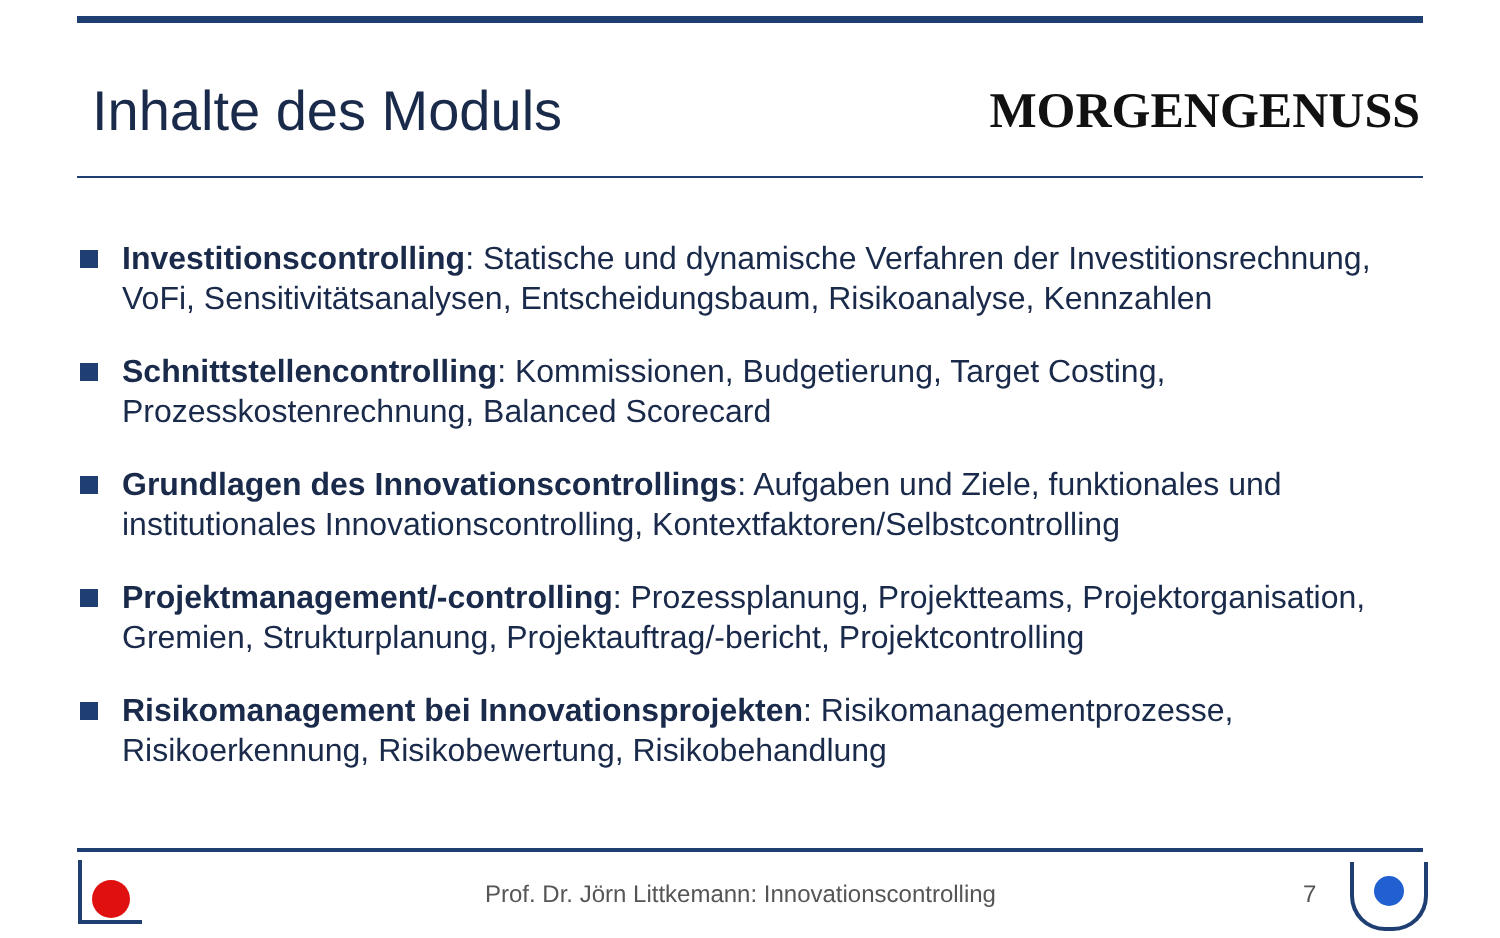Inhalte des Moduls MORGENGENUSS
Investitionscontrolling: Statische und dynamische Verfahren der Investitionsrechnung, VoFi, Sensitivitätsanalysen, Entscheidungsbaum, Risikoanalyse, Kennzahlen
Schnittstellencontrolling: Kommissionen, Budgetierung, Target Costing, Prozesskostenrechnung, Balanced Scorecard
Grundlagen des Innovationscontrollings: Aufgaben und Ziele, funktionales und institutionales Innovationscontrolling, Kontextfaktoren/Selbstcontrolling
Projektmanagement/-controlling: Prozessplanung, Projektteams, Projektorganisation, Gremien, Strukturplanung, Projektauftrag/-bericht, Projektcontrolling
Risikomanagement bei Innovationsprojekten: Risikomanagementprozesse, Risikoerkennung, Risikobewertung, Risikobehandlung
Prof. Dr. Jörn Littkemann: Innovationscontrolling 7